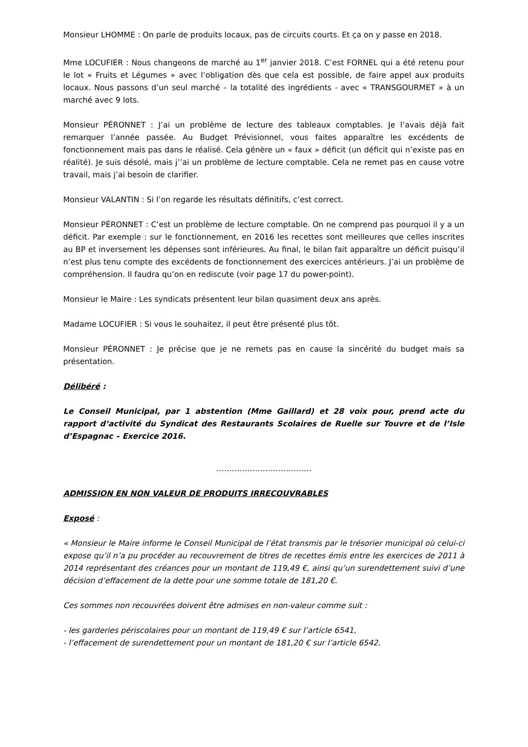Monsieur LHOMME : On parle de produits locaux, pas de circuits courts. Et ça on y passe en 2018.
Mme LOCUFIER : Nous changeons de marché au 1<sup>er</sup> janvier 2018. C’est FORNEL qui a été retenu pour le lot « Fruits et Légumes » avec l’obligation dès que cela est possible, de faire appel aux produits locaux. Nous passons d’un seul marché – la totalité des ingrédients - avec « TRANSGOURMET » à un marché avec 9 lots.
Monsieur PÉRONNET : J’ai un problème de lecture des tableaux comptables. Je l’avais déjà fait remarquer l’année passée. Au Budget Prévisionnel, vous faites apparaître les excédents de fonctionnement mais pas dans le réalisé. Cela génère un « faux » déficit (un déficit qui n’existe pas en réalité). Je suis désolé, mais j’’ai un problème de lecture comptable. Cela ne remet pas en cause votre travail, mais j’ai besoin de clarifier.
Monsieur VALANTIN : Si l’on regarde les résultats définitifs, c’est correct.
Monsieur PÉRONNET : C’est un problème de lecture comptable. On ne comprend pas pourquoi il y a un déficit. Par exemple : sur le fonctionnement, en 2016 les recettes sont meilleures que celles inscrites au BP et inversement les dépenses sont inférieures. Au final, le bilan fait apparaître un déficit puisqu’il n’est plus tenu compte des excédents de fonctionnement des exercices antérieurs. J’ai un problème de compréhension. Il faudra qu’on en rediscute (voir page 17 du power-point).
Monsieur le Maire : Les syndicats présentent leur bilan quasiment deux ans après.
Madame LOCUFIER : Si vous le souhaitez, il peut être présenté plus tôt.
Monsieur PÉRONNET : Je précise que je ne remets pas en cause la sincérité du budget mais sa présentation.
Délibéré :
Le Conseil Municipal, par 1 abstention (Mme Gaillard) et 28 voix pour, prend acte du rapport d’activité du Syndicat des Restaurants Scolaires de Ruelle sur Touvre et de l’Isle d’Espagnac – Exercice 2016.
……………………………….
ADMISSION EN NON VALEUR DE PRODUITS IRRECOUVRABLES
Exposé :
« Monsieur le Maire informe le Conseil Municipal de l’état transmis par le trésorier municipal où celui-ci expose qu’il n’a pu procéder au recouvrement de titres de recettes émis entre les exercices de 2011 à 2014 représentant des créances pour un montant de 119,49 €, ainsi qu’un surendettement suivi d’une décision d’effacement de la dette pour une somme totale de 181,20 €.
Ces sommes non recouvrées doivent être admises en non-valeur comme suit :
- les garderies périscolaires pour un montant de 119,49 € sur l’article 6541,
- l’effacement de surendettement pour un montant de 181,20 € sur l’article 6542.